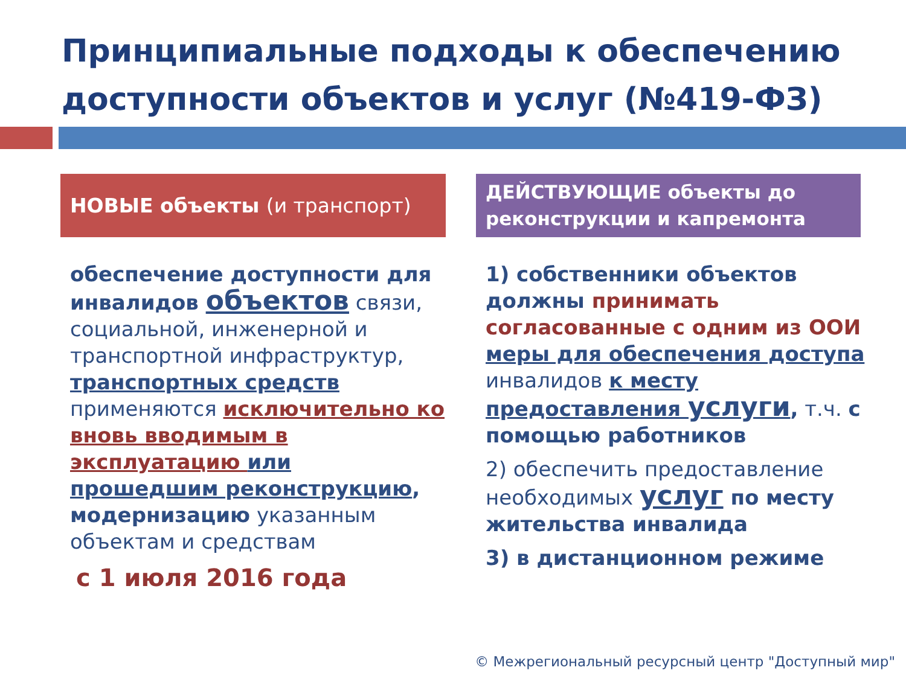Принципиальные подходы к обеспечению доступности объектов и услуг (№419-ФЗ)
НОВЫЕ объекты (и транспорт)
ДЕЙСТВУЮЩИЕ объекты до реконструкции и капремонта
обеспечение доступности для инвалидов объектов связи, социальной, инженерной и транспортной инфраструктур, транспортных средств применяются исключительно ко вновь вводимым в эксплуатацию или прошедшим реконструкцию, модернизацию указанным объектам и средствам
с 1 июля 2016 года
1) собственники объектов должны принимать согласованные с одним из ООИ меры для обеспечения доступа инвалидов к месту предоставления услуги, т.ч. с помощью работников
2) обеспечить предоставление необходимых услуг по месту жительства инвалида
3) в дистанционном режиме
© Межрегиональный ресурсный центр "Доступный мир"